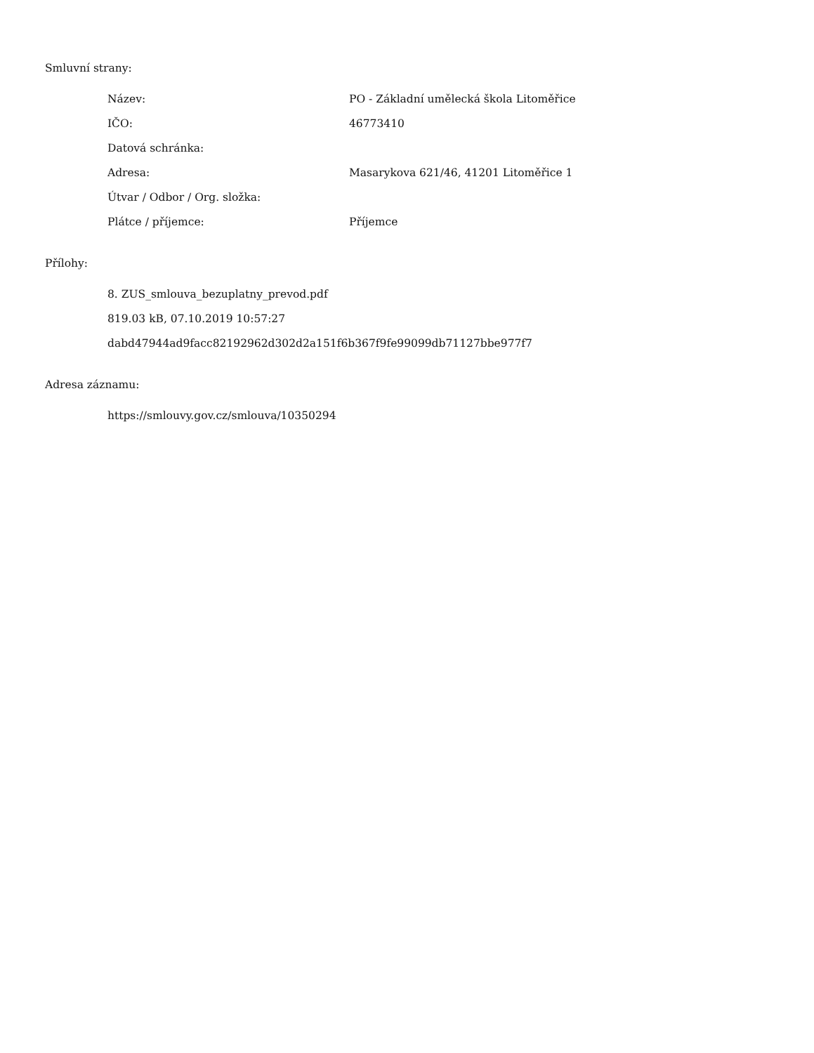Smluvní strany:
| Název: | PO - Základní umělecká škola Litoměřice |
| IČO: | 46773410 |
| Datová schránka: | |
| Adresa: | Masarykova 621/46, 41201 Litoměřice 1 |
| Útvar / Odbor / Org. složka: | |
| Plátce / příjemce: | Příjemce |
Přílohy:
8. ZUS_smlouva_bezuplatny_prevod.pdf
819.03 kB, 07.10.2019 10:57:27
dabd47944ad9facc82192962d302d2a151f6b367f9fe99099db71127bbe977f7
Adresa záznamu:
https://smlouvy.gov.cz/smlouva/10350294